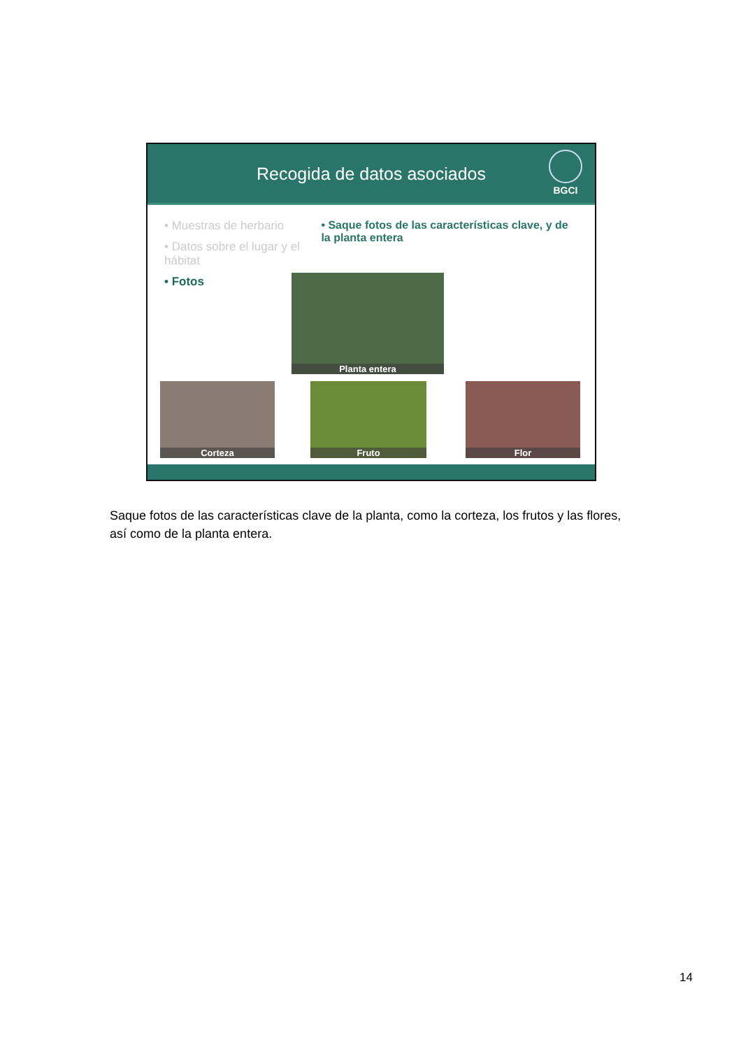Recogida de datos asociados
BGCI
• Muestras de herbario
• Datos sobre el lugar y el hábitat
• Fotos
• Saque fotos de las características clave, y de la planta entera
Planta entera
Corteza Fruto Flor
Saque fotos de las características clave de la planta, como la corteza, los frutos y las flores, así como de la planta entera.
14